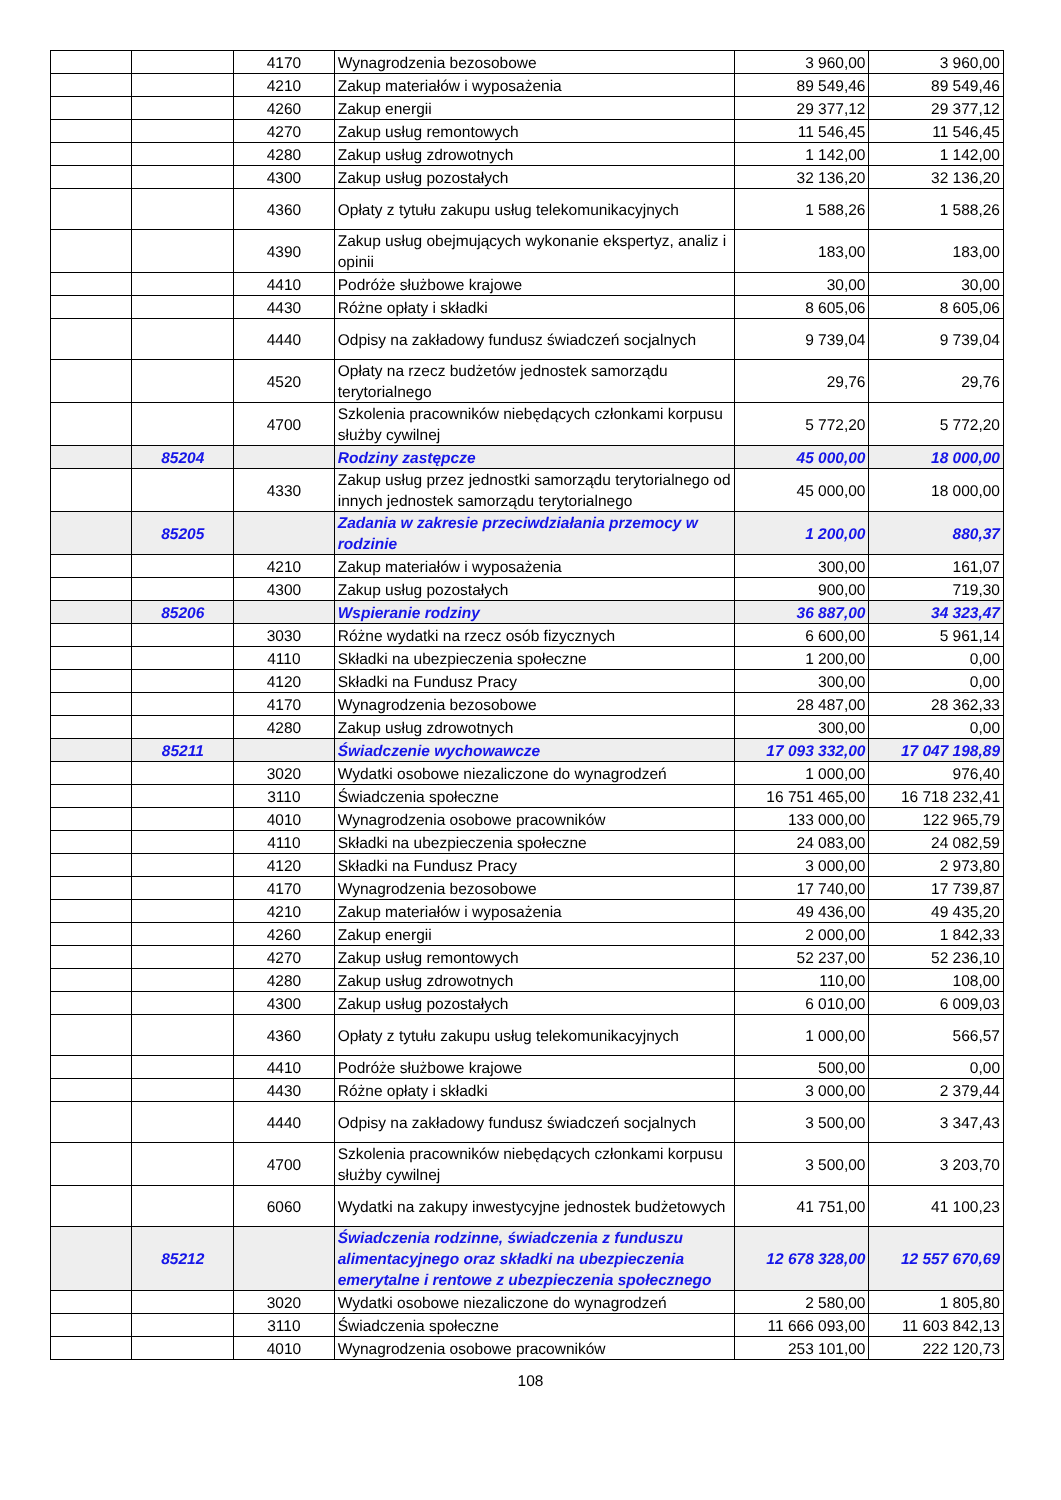| | | 4170 | Wynagrodzenia bezosobowe | 3 960,00 | 3 960,00 |
| | | 4210 | Zakup materiałów i wyposażenia | 89 549,46 | 89 549,46 |
| | | 4260 | Zakup energii | 29 377,12 | 29 377,12 |
| | | 4270 | Zakup usług remontowych | 11 546,45 | 11 546,45 |
| | | 4280 | Zakup usług zdrowotnych | 1 142,00 | 1 142,00 |
| | | 4300 | Zakup usług pozostałych | 32 136,20 | 32 136,20 |
| | | 4360 | Opłaty z tytułu zakupu usług telekomunikacyjnych | 1 588,26 | 1 588,26 |
| | | 4390 | Zakup usług obejmujących wykonanie ekspertyz, analiz i opinii | 183,00 | 183,00 |
| | | 4410 | Podróże służbowe krajowe | 30,00 | 30,00 |
| | | 4430 | Różne opłaty i składki | 8 605,06 | 8 605,06 |
| | | 4440 | Odpisy na zakładowy fundusz świadczeń socjalnych | 9 739,04 | 9 739,04 |
| | | 4520 | Opłaty na rzecz budżetów jednostek samorządu terytorialnego | 29,76 | 29,76 |
| | | 4700 | Szkolenia pracowników niebędących członkami korpusu służby cywilnej | 5 772,20 | 5 772,20 |
| | 85204 | | Rodziny zastępcze | 45 000,00 | 18 000,00 |
| | | 4330 | Zakup usług przez jednostki samorządu terytorialnego od innych jednostek samorządu terytorialnego | 45 000,00 | 18 000,00 |
| | 85205 | | Zadania w zakresie przeciwdziałania przemocy w rodzinie | 1 200,00 | 880,37 |
| | | 4210 | Zakup materiałów i wyposażenia | 300,00 | 161,07 |
| | | 4300 | Zakup usług pozostałych | 900,00 | 719,30 |
| | 85206 | | Wspieranie rodziny | 36 887,00 | 34 323,47 |
| | | 3030 | Różne wydatki na rzecz osób fizycznych | 6 600,00 | 5 961,14 |
| | | 4110 | Składki na ubezpieczenia społeczne | 1 200,00 | 0,00 |
| | | 4120 | Składki na Fundusz Pracy | 300,00 | 0,00 |
| | | 4170 | Wynagrodzenia bezosobowe | 28 487,00 | 28 362,33 |
| | | 4280 | Zakup usług zdrowotnych | 300,00 | 0,00 |
| | 85211 | | Świadczenie wychowawcze | 17 093 332,00 | 17 047 198,89 |
| | | 3020 | Wydatki osobowe niezaliczone do wynagrodzeń | 1 000,00 | 976,40 |
| | | 3110 | Świadczenia społeczne | 16 751 465,00 | 16 718 232,41 |
| | | 4010 | Wynagrodzenia osobowe pracowników | 133 000,00 | 122 965,79 |
| | | 4110 | Składki na ubezpieczenia społeczne | 24 083,00 | 24 082,59 |
| | | 4120 | Składki na Fundusz Pracy | 3 000,00 | 2 973,80 |
| | | 4170 | Wynagrodzenia bezosobowe | 17 740,00 | 17 739,87 |
| | | 4210 | Zakup materiałów i wyposażenia | 49 436,00 | 49 435,20 |
| | | 4260 | Zakup energii | 2 000,00 | 1 842,33 |
| | | 4270 | Zakup usług remontowych | 52 237,00 | 52 236,10 |
| | | 4280 | Zakup usług zdrowotnych | 110,00 | 108,00 |
| | | 4300 | Zakup usług pozostałych | 6 010,00 | 6 009,03 |
| | | 4360 | Opłaty z tytułu zakupu usług telekomunikacyjnych | 1 000,00 | 566,57 |
| | | 4410 | Podróże służbowe krajowe | 500,00 | 0,00 |
| | | 4430 | Różne opłaty i składki | 3 000,00 | 2 379,44 |
| | | 4440 | Odpisy na zakładowy fundusz świadczeń socjalnych | 3 500,00 | 3 347,43 |
| | | 4700 | Szkolenia pracowników niebędących członkami korpusu służby cywilnej | 3 500,00 | 3 203,70 |
| | | 6060 | Wydatki na zakupy inwestycyjne jednostek budżetowych | 41 751,00 | 41 100,23 |
| | 85212 | | Świadczenia rodzinne, świadczenia z funduszu alimentacyjnego oraz składki na ubezpieczenia emerytalne i rentowe z ubezpieczenia społecznego | 12 678 328,00 | 12 557 670,69 |
| | | 3020 | Wydatki osobowe niezaliczone do wynagrodzeń | 2 580,00 | 1 805,80 |
| | | 3110 | Świadczenia społeczne | 11 666 093,00 | 11 603 842,13 |
| | | 4010 | Wynagrodzenia osobowe pracowników | 253 101,00 | 222 120,73 |
108